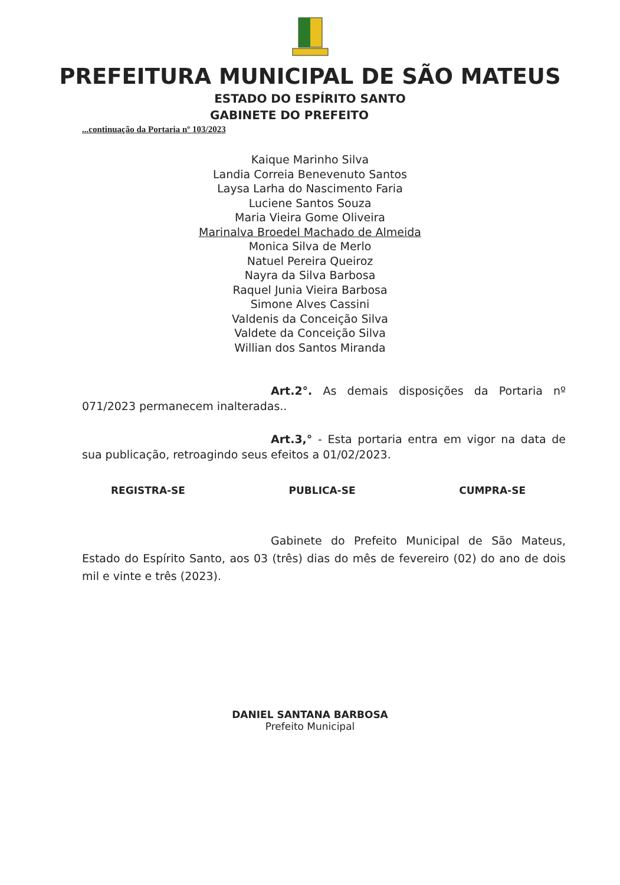PREFEITURA MUNICIPAL DE SÃO MATEUS
ESTADO DO ESPÍRITO SANTO
GABINETE DO PREFEITO
...continuação da Portaria nº 103/2023
Kaique Marinho Silva
Landia Correia Benevenuto Santos
Laysa Larha do Nascimento Faria
Luciene Santos Souza
Maria Vieira Gome Oliveira
Marinalva Broedel Machado de Almeida
Monica Silva de Merlo
Natuel Pereira Queiroz
Nayra da Silva Barbosa
Raquel Junia Vieira Barbosa
Simone Alves Cassini
Valdenis da Conceição Silva
Valdete da Conceição Silva
Willian dos Santos Miranda
Art.2°. As demais disposições da Portaria nº 071/2023 permanecem inalteradas..
Art.3,° - Esta portaria entra em vigor na data de sua publicação, retroagindo seus efeitos a 01/02/2023.
REGISTRA-SE PUBLICA-SE CUMPRA-SE
Gabinete do Prefeito Municipal de São Mateus, Estado do Espírito Santo, aos 03 (três) dias do mês de fevereiro (02) do ano de dois mil e vinte e três (2023).
DANIEL SANTANA BARBOSA
Prefeito Municipal